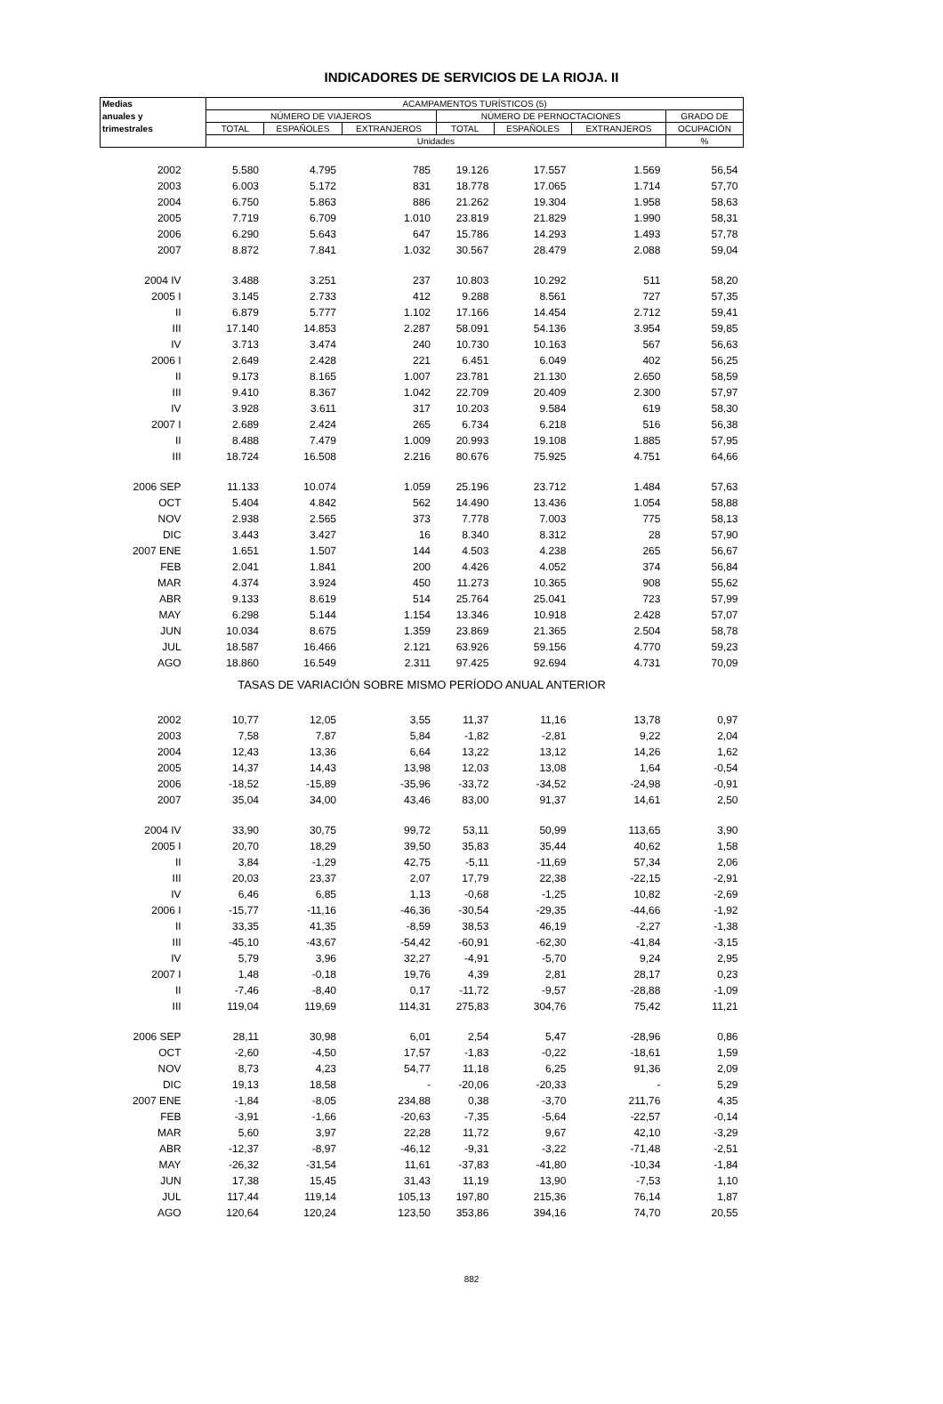INDICADORES DE SERVICIOS DE LA RIOJA. II
| Medias | ACAMPAMENTOS TURÍSTICOS (5) | | | | | | |
| --- | --- | --- | --- | --- | --- | --- | --- |
| anuales y | NÚMERO DE VIAJEROS | | | NÚMERO DE PERNOCTACIONES | | | GRADO DE |
| trimestrales | TOTAL | ESPAÑOLES | EXTRANJEROS | TOTAL | ESPAÑOLES | EXTRANJEROS | OCUPACIÓN |
| | Unidades | | | | | | % |
| 2002 | 5.580 | 4.795 | 785 | 19.126 | 17.557 | 1.569 | 56,54 |
| 2003 | 6.003 | 5.172 | 831 | 18.778 | 17.065 | 1.714 | 57,70 |
| 2004 | 6.750 | 5.863 | 886 | 21.262 | 19.304 | 1.958 | 58,63 |
| 2005 | 7.719 | 6.709 | 1.010 | 23.819 | 21.829 | 1.990 | 58,31 |
| 2006 | 6.290 | 5.643 | 647 | 15.786 | 14.293 | 1.493 | 57,78 |
| 2007 | 8.872 | 7.841 | 1.032 | 30.567 | 28.479 | 2.088 | 59,04 |
| 2004 IV | 3.488 | 3.251 | 237 | 10.803 | 10.292 | 511 | 58,20 |
| 2005 I | 3.145 | 2.733 | 412 | 9.288 | 8.561 | 727 | 57,35 |
| II | 6.879 | 5.777 | 1.102 | 17.166 | 14.454 | 2.712 | 59,41 |
| III | 17.140 | 14.853 | 2.287 | 58.091 | 54.136 | 3.954 | 59,85 |
| IV | 3.713 | 3.474 | 240 | 10.730 | 10.163 | 567 | 56,63 |
| 2006 I | 2.649 | 2.428 | 221 | 6.451 | 6.049 | 402 | 56,25 |
| II | 9.173 | 8.165 | 1.007 | 23.781 | 21.130 | 2.650 | 58,59 |
| III | 9.410 | 8.367 | 1.042 | 22.709 | 20.409 | 2.300 | 57,97 |
| IV | 3.928 | 3.611 | 317 | 10.203 | 9.584 | 619 | 58,30 |
| 2007 I | 2.689 | 2.424 | 265 | 6.734 | 6.218 | 516 | 56,38 |
| II | 8.488 | 7.479 | 1.009 | 20.993 | 19.108 | 1.885 | 57,95 |
| III | 18.724 | 16.508 | 2.216 | 80.676 | 75.925 | 4.751 | 64,66 |
| 2006 SEP | 11.133 | 10.074 | 1.059 | 25.196 | 23.712 | 1.484 | 57,63 |
| OCT | 5.404 | 4.842 | 562 | 14.490 | 13.436 | 1.054 | 58,88 |
| NOV | 2.938 | 2.565 | 373 | 7.778 | 7.003 | 775 | 58,13 |
| DIC | 3.443 | 3.427 | 16 | 8.340 | 8.312 | 28 | 57,90 |
| 2007 ENE | 1.651 | 1.507 | 144 | 4.503 | 4.238 | 265 | 56,67 |
| FEB | 2.041 | 1.841 | 200 | 4.426 | 4.052 | 374 | 56,84 |
| MAR | 4.374 | 3.924 | 450 | 11.273 | 10.365 | 908 | 55,62 |
| ABR | 9.133 | 8.619 | 514 | 25.764 | 25.041 | 723 | 57,99 |
| MAY | 6.298 | 5.144 | 1.154 | 13.346 | 10.918 | 2.428 | 57,07 |
| JUN | 10.034 | 8.675 | 1.359 | 23.869 | 21.365 | 2.504 | 58,78 |
| JUL | 18.587 | 16.466 | 2.121 | 63.926 | 59.156 | 4.770 | 59,23 |
| AGO | 18.860 | 16.549 | 2.311 | 97.425 | 92.694 | 4.731 | 70,09 |
| TASAS DE VARIACIÓN SOBRE MISMO PERÍODO ANUAL ANTERIOR | | | | | | | |
| 2002 | 10,77 | 12,05 | 3,55 | 11,37 | 11,16 | 13,78 | 0,97 |
| 2003 | 7,58 | 7,87 | 5,84 | -1,82 | -2,81 | 9,22 | 2,04 |
| 2004 | 12,43 | 13,36 | 6,64 | 13,22 | 13,12 | 14,26 | 1,62 |
| 2005 | 14,37 | 14,43 | 13,98 | 12,03 | 13,08 | 1,64 | -0,54 |
| 2006 | -18,52 | -15,89 | -35,96 | -33,72 | -34,52 | -24,98 | -0,91 |
| 2007 | 35,04 | 34,00 | 43,46 | 83,00 | 91,37 | 14,61 | 2,50 |
| 2004 IV | 33,90 | 30,75 | 99,72 | 53,11 | 50,99 | 113,65 | 3,90 |
| 2005 I | 20,70 | 18,29 | 39,50 | 35,83 | 35,44 | 40,62 | 1,58 |
| II | 3,84 | -1,29 | 42,75 | -5,11 | -11,69 | 57,34 | 2,06 |
| III | 20,03 | 23,37 | 2,07 | 17,79 | 22,38 | -22,15 | -2,91 |
| IV | 6,46 | 6,85 | 1,13 | -0,68 | -1,25 | 10,82 | -2,69 |
| 2006 I | -15,77 | -11,16 | -46,36 | -30,54 | -29,35 | -44,66 | -1,92 |
| II | 33,35 | 41,35 | -8,59 | 38,53 | 46,19 | -2,27 | -1,38 |
| III | -45,10 | -43,67 | -54,42 | -60,91 | -62,30 | -41,84 | -3,15 |
| IV | 5,79 | 3,96 | 32,27 | -4,91 | -5,70 | 9,24 | 2,95 |
| 2007 I | 1,48 | -0,18 | 19,76 | 4,39 | 2,81 | 28,17 | 0,23 |
| II | -7,46 | -8,40 | 0,17 | -11,72 | -9,57 | -28,88 | -1,09 |
| III | 119,04 | 119,69 | 114,31 | 275,83 | 304,76 | 75,42 | 11,21 |
| 2006 SEP | 28,11 | 30,98 | 6,01 | 2,54 | 5,47 | -28,96 | 0,86 |
| OCT | -2,60 | -4,50 | 17,57 | -1,83 | -0,22 | -18,61 | 1,59 |
| NOV | 8,73 | 4,23 | 54,77 | 11,18 | 6,25 | 91,36 | 2,09 |
| DIC | 19,13 | 18,58 | - | -20,06 | -20,33 | - | 5,29 |
| 2007 ENE | -1,84 | -8,05 | 234,88 | 0,38 | -3,70 | 211,76 | 4,35 |
| FEB | -3,91 | -1,66 | -20,63 | -7,35 | -5,64 | -22,57 | -0,14 |
| MAR | 5,60 | 3,97 | 22,28 | 11,72 | 9,67 | 42,10 | -3,29 |
| ABR | -12,37 | -8,97 | -46,12 | -9,31 | -3,22 | -71,48 | -2,51 |
| MAY | -26,32 | -31,54 | 11,61 | -37,83 | -41,80 | -10,34 | -1,84 |
| JUN | 17,38 | 15,45 | 31,43 | 11,19 | 13,90 | -7,53 | 1,10 |
| JUL | 117,44 | 119,14 | 105,13 | 197,80 | 215,36 | 76,14 | 1,87 |
| AGO | 120,64 | 120,24 | 123,50 | 353,86 | 394,16 | 74,70 | 20,55 |
882